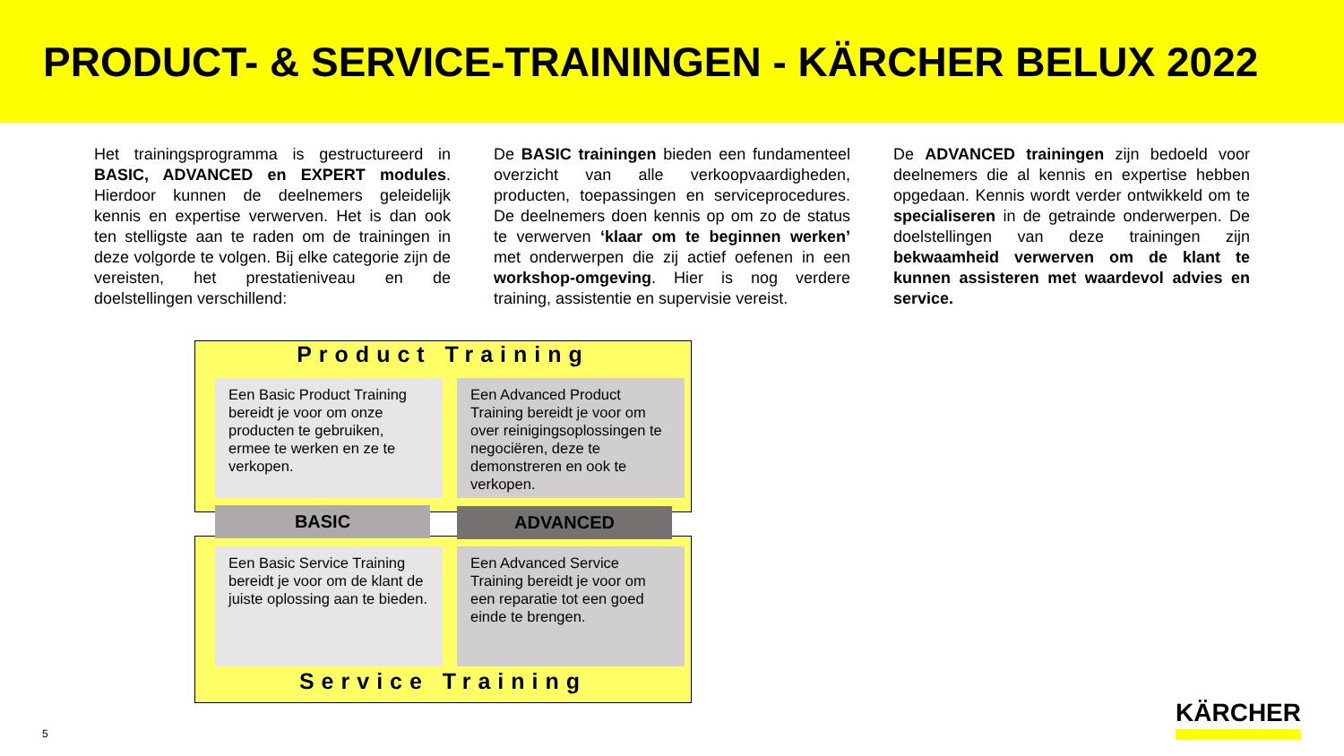PRODUCT- & SERVICE-TRAININGEN - KÄRCHER BELUX 2022
Het trainingsprogramma is gestructureerd in BASIC, ADVANCED en EXPERT modules. Hierdoor kunnen de deelnemers geleidelijk kennis en expertise verwerven. Het is dan ook ten stelligste aan te raden om de trainingen in deze volgorde te volgen. Bij elke categorie zijn de vereisten, het prestatieniveau en de doelstellingen verschillend:
De BASIC trainingen bieden een fundamenteel overzicht van alle verkoopvaardigheden, producten, toepassingen en serviceprocedures. De deelnemers doen kennis op om zo de status te verwerven ‘klaar om te beginnen werken’ met onderwerpen die zij actief oefenen in een workshop-omgeving. Hier is nog verdere training, assistentie en supervisie vereist.
De ADVANCED trainingen zijn bedoeld voor deelnemers die al kennis en expertise hebben opgedaan. Kennis wordt verder ontwikkeld om te specialiseren in de getrainde onderwerpen. De doelstellingen van deze trainingen zijn bekwaamheid verwerven om de klant te kunnen assisteren met waardevol advies en service.
Product Training
Een Basic Product Training bereidt je voor om onze producten te gebruiken, ermee te werken en ze te verkopen.
Een Advanced Product Training bereidt je voor om over reinigingsoplossingen te negociëren, deze te demonstreren en ook te verkopen.
BASIC ADVANCED
Een Basic Service Training bereidt je voor om de klant de juiste oplossing aan te bieden.
Een Advanced Service Training bereidt je voor om een reparatie tot een goed einde te brengen.
Service Training
5
KÄRCHER